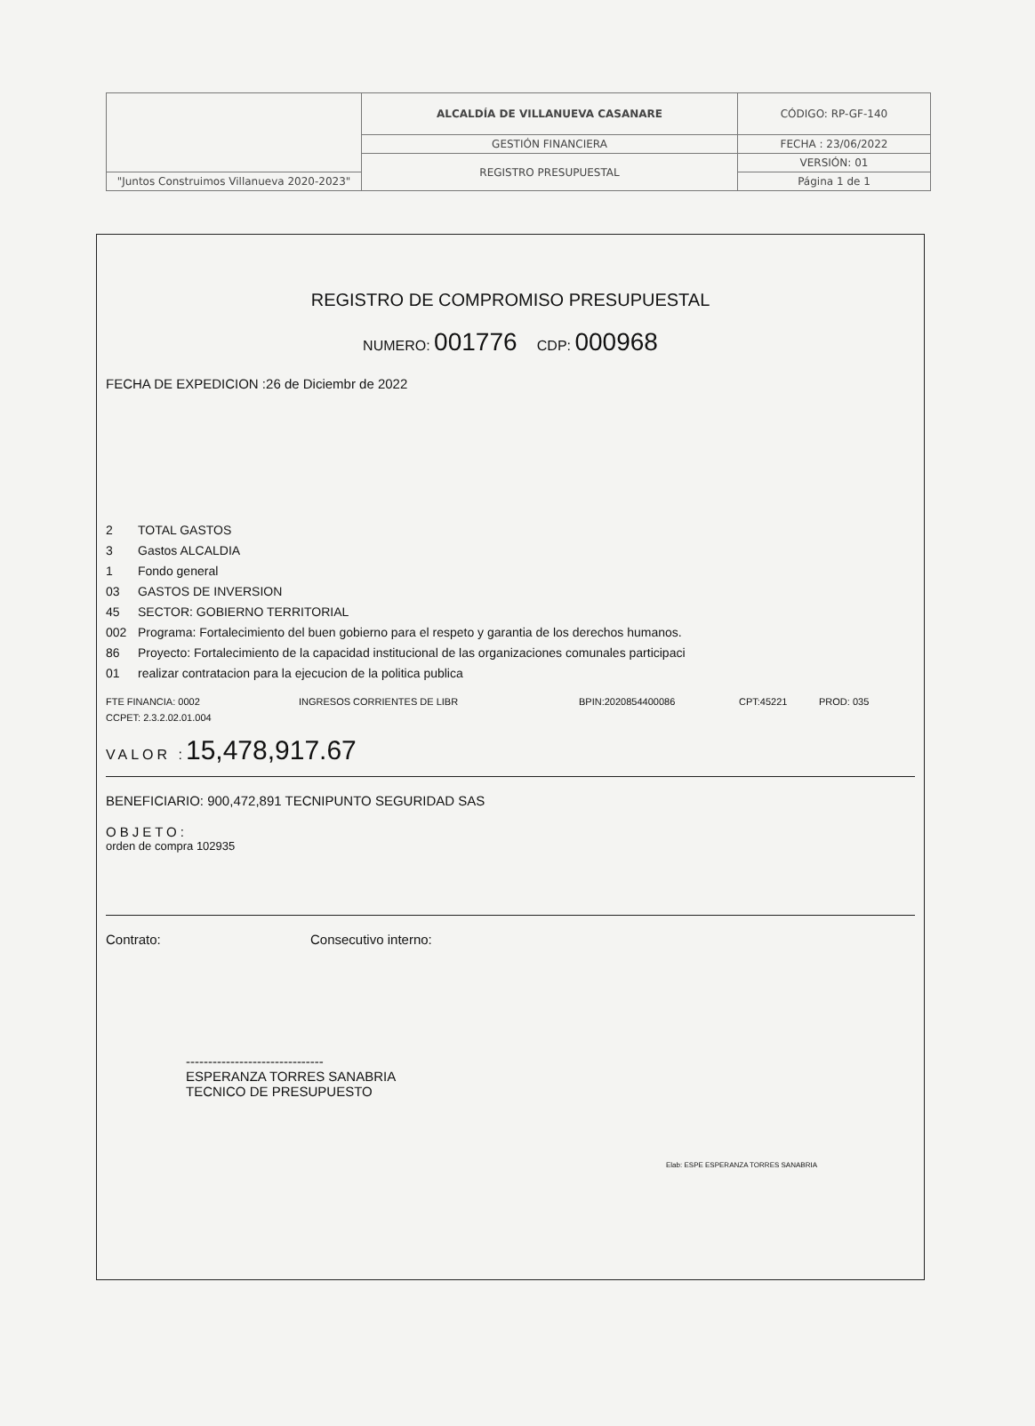| | ALCALDÍA DE VILLANUEVA CASANARE | CÓDIGO: RP-GF-140 |
| | GESTIÓN FINANCIERA | FECHA : 23/06/2022 |
| | REGISTRO PRESUPUESTAL | VERSIÓN: 01 |
| "Juntos Construimos Villanueva 2020-2023" | | Página 1 de 1 |
REGISTRO DE COMPROMISO PRESUPUESTAL
NUMERO: 001776 CDP: 000968
FECHA DE EXPEDICION :26 de Diciembr de 2022
2 TOTAL GASTOS
3 Gastos ALCALDIA
1 Fondo general
03 GASTOS DE INVERSION
45 SECTOR: GOBIERNO TERRITORIAL
002 Programa: Fortalecimiento del buen gobierno para el respeto y garantia de los derechos humanos.
86 Proyecto: Fortalecimiento de la capacidad institucional de las organizaciones comunales participaci
01 realizar contratacion para la ejecucion de la politica publica
FTE FINANCIA: 0002 INGRESOS CORRIENTES DE LIBR BPIN:2020854400086 CPT:45221 PROD: 035
CCPET: 2.3.2.02.01.004
VALOR :15,478,917.67
BENEFICIARIO: 900,472,891 TECNIPUNTO SEGURIDAD SAS
OBJETO:
orden de compra 102935
Contrato: Consecutivo interno:
-------------------------------
ESPERANZA TORRES SANABRIA
TECNICO DE PRESUPUESTO
Elab: ESPE ESPERANZA TORRES SANABRIA